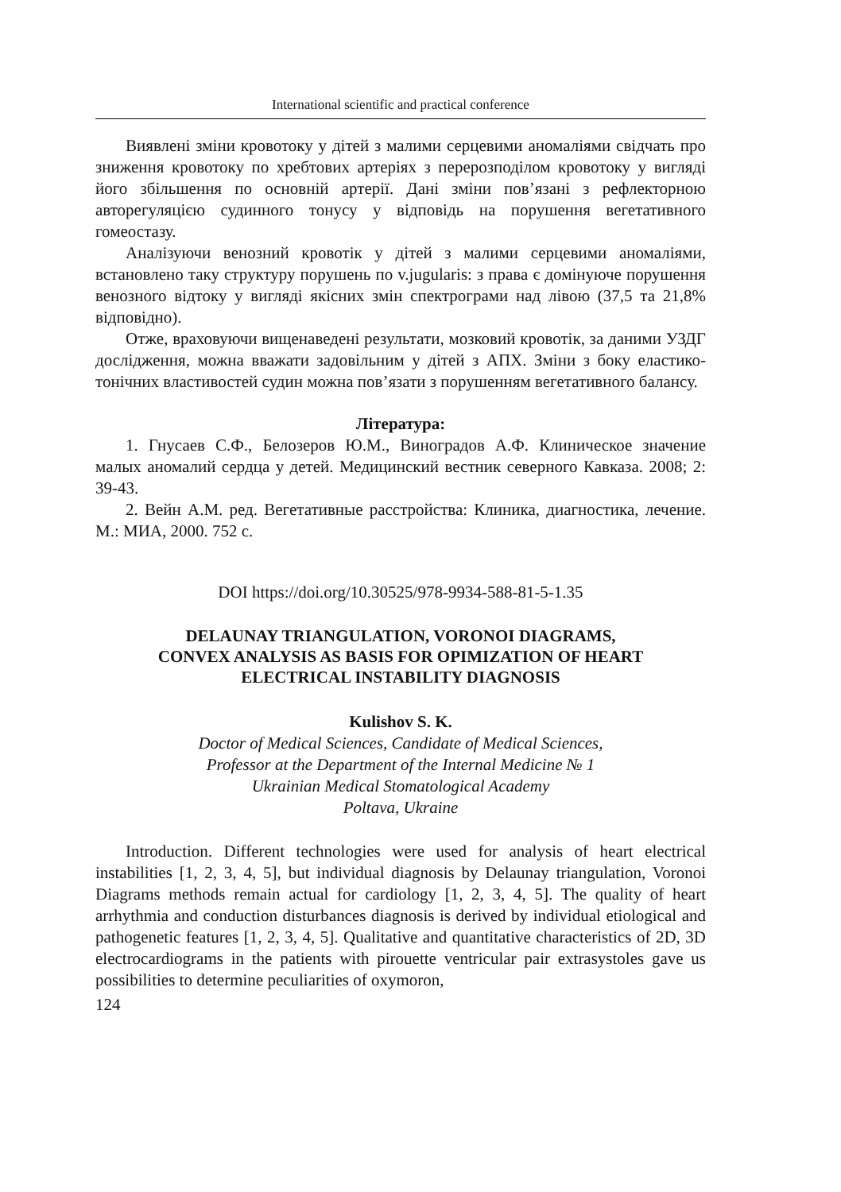International scientific and practical conference
Виявлені зміни кровотоку у дітей з малими серцевими аномаліями свідчать про зниження кровотоку по хребтових артеріях з перерозподілом кровотоку у вигляді його збільшення по основній артерії. Дані зміни пов’язані з рефлекторною авторегуляцією судинного тонусу у відповідь на порушення вегетативного гомеостазу.
Аналізуючи венозний кровотік у дітей з малими серцевими аномаліями, встановлено таку структуру порушень по v.jugularis: з права є домінуюче порушення венозного відтоку у вигляді якісних змін спектрограми над лівою (37,5 та 21,8% відповідно).
Отже, враховуючи вищенаведені результати, мозковий кровотік, за даними УЗДГ дослідження, можна вважати задовільним у дітей з АПХ. Зміни з боку еластико-тонічних властивостей судин можна пов’язати з порушенням вегетативного балансу.
Література:
1. Гнусаев С.Ф., Белозеров Ю.М., Виноградов А.Ф. Клиническое значение малых аномалий сердца у детей. Медицинский вестник северного Кавказа. 2008; 2: 39-43.
2. Вейн А.М. ред. Вегетативные расстройства: Клиника, диагностика, лечение. М.: МИА, 2000. 752 с.
DOI https://doi.org/10.30525/978-9934-588-81-5-1.35
DELAUNAY TRIANGULATION, VORONOI DIAGRAMS,
CONVEX ANALYSIS AS BASIS FOR OPIMIZATION OF HEART
ELECTRICAL INSTABILITY DIAGNOSIS
Kulishov S. K.
Doctor of Medical Sciences, Candidate of Medical Sciences,
Professor at the Department of the Internal Medicine № 1
Ukrainian Medical Stomatological Academy
Poltava, Ukraine
Introduction. Different technologies were used for analysis of heart electrical instabilities [1, 2, 3, 4, 5], but individual diagnosis by Delaunay triangulation, Voronoi Diagrams methods remain actual for cardiology [1, 2, 3, 4, 5]. The quality of heart arrhythmia and conduction disturbances diagnosis is derived by individual etiological and pathogenetic features [1, 2, 3, 4, 5]. Qualitative and quantitative characteristics of 2D, 3D electrocardiograms in the patients with pirouette ventricular pair extrasystoles gave us possibilities to determine peculiarities of oxymoron,
124